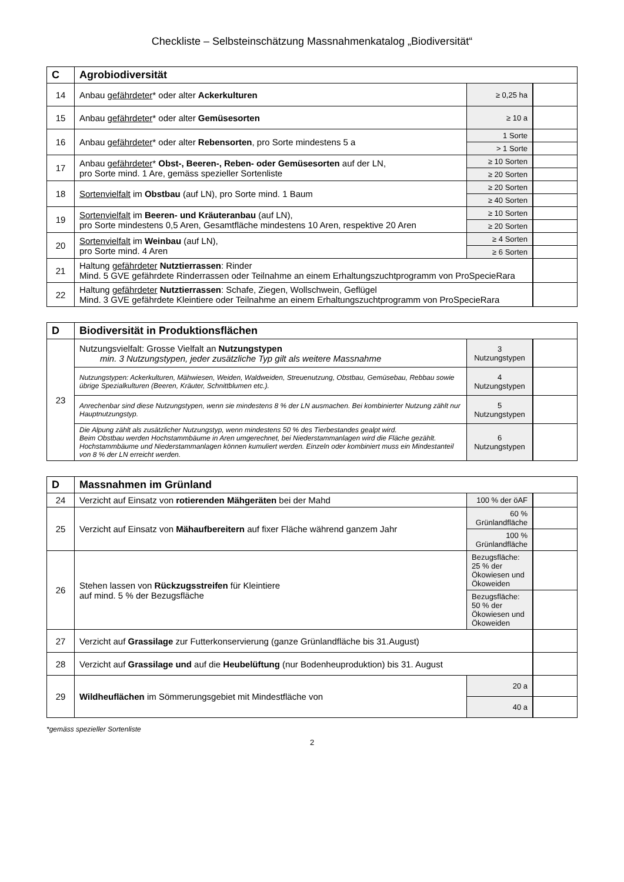Checkliste – Selbsteinschätzung Massnahmenkatalog „Biodiversität“
| C | Agrobiodiversität | | |
| --- | --- | --- | --- |
| 14 | Anbau gefährdeter * oder alter Ackerkulturen | ≥ 0,25 ha | |
| 15 | Anbau gefährdeter * oder alter Gemüsesorten | ≥ 10 a | |
| 16 | Anbau gefährdeter * oder alter Rebensorten , pro Sorte mindestens 5 a | 1 Sorte | |
| | | > 1 Sorte | |
| 17 | Anbau gefährdeter * Obst-, Beeren-, Reben- oder Gemüsesorten auf der LN, pro Sorte mind. 1 Are, gemäss spezieller Sortenliste | ≥ 10 Sorten | |
| | | ≥ 20 Sorten | |
| 18 | Sortenvielfalt im Obstbau (auf LN), pro Sorte mind. 1 Baum | ≥ 20 Sorten | |
| | | ≥ 40 Sorten | |
| 19 | Sortenvielfalt im Beeren- und Kräuteranbau (auf LN), pro Sorte mindestens 0,5 Aren, Gesamtfläche mindestens 10 Aren, respektive 20 Aren | ≥ 10 Sorten | |
| | | ≥ 20 Sorten | |
| 20 | Sortenvielfalt im Weinbau (auf LN), pro Sorte mind. 4 Aren | ≥ 4 Sorten | |
| | | ≥ 6 Sorten | |
| 21 | Haltung gefährdeter Nutztierrassen : Rinder Mind. 5 GVE gefährdete Rinderrassen oder Teilnahme an einem Erhaltungszuchtprogramm von ProSpecieRara | | |
| 22 | Haltung gefährdeter Nutztierrassen : Schafe, Ziegen, Wollschwein, Geflügel Mind. 3 GVE gefährdete Kleintiere oder Teilnahme an einem Erhaltungszuchtprogramm von ProSpecieRara | | |
| D | Biodiversität in Produktionsflächen | | |
| --- | --- | --- | --- |
| 23 | Nutzungsvielfalt: Grosse Vielfalt an Nutzungstypen min. 3 Nutzungstypen, jeder zusätzliche Typ gilt als weitere Massnahme | 3 Nutzungstypen | |
| | Nutzungstypen: Ackerkulturen, Mähwiesen, Weiden, Waldweiden, Streuenutzung, Obstbau, Gemüsebau, Rebbau sowie übrige Spezialkulturen (Beeren, Kräuter, Schnittblumen etc.). | 4 Nutzungstypen | |
| | Anrechenbar sind diese Nutzungstypen, wenn sie mindestens 8 % der LN ausmachen. Bei kombinierter Nutzung zählt nur Hauptnutzungstyp. | 5 Nutzungstypen | |
| | Die Alpung zählt als zusätzlicher Nutzungstyp, wenn mindestens 50 % des Tierbestandes gealpt wird. Beim Obstbau werden Hochstammbäume in Aren umgerechnet, bei Niederstammanlagen wird die Fläche gezählt. Hochstammbäume und Niederstammanlagen können kumuliert werden. Einzeln oder kombiniert muss ein Mindestanteil von 8 % der LN erreicht werden. | 6 Nutzungstypen | |
| D | Massnahmen im Grünland | | | |
| --- | --- | --- | --- | --- |
| 24 | Verzicht auf Einsatz von rotierenden Mähgeräten bei der Mahd | | 100 % der öAF | |
| 25 | Verzicht auf Einsatz von Mähaufbereitern auf fixer Fläche während ganzem Jahr | | 60 % Grünlandfläche | |
| | | | 100 % Grünlandfläche | |
| 26 | Stehen lassen von Rückzugsstreifen für Kleintiere auf mind. 5 % der Bezugsfläche | Bezugsfläche: 25 % der Ökowiesen und Ökoweiden | | |
| | | Bezugsfläche: 50 % der Ökowiesen und Ökoweiden | | |
| 27 | Verzicht auf Grassilage zur Futterkonservierung (ganze Grünlandfläche bis 31.August) | | | |
| 28 | Verzicht auf Grassilage und auf die Heubelüftung (nur Bodenheuproduktion) bis 31. August | | | |
| 29 | Wildheuflächen im Sömmerungsgebiet mit Mindestfläche von | | 20 a | |
| | | | 40 a | |
*gemäss spezieller Sortenliste
2